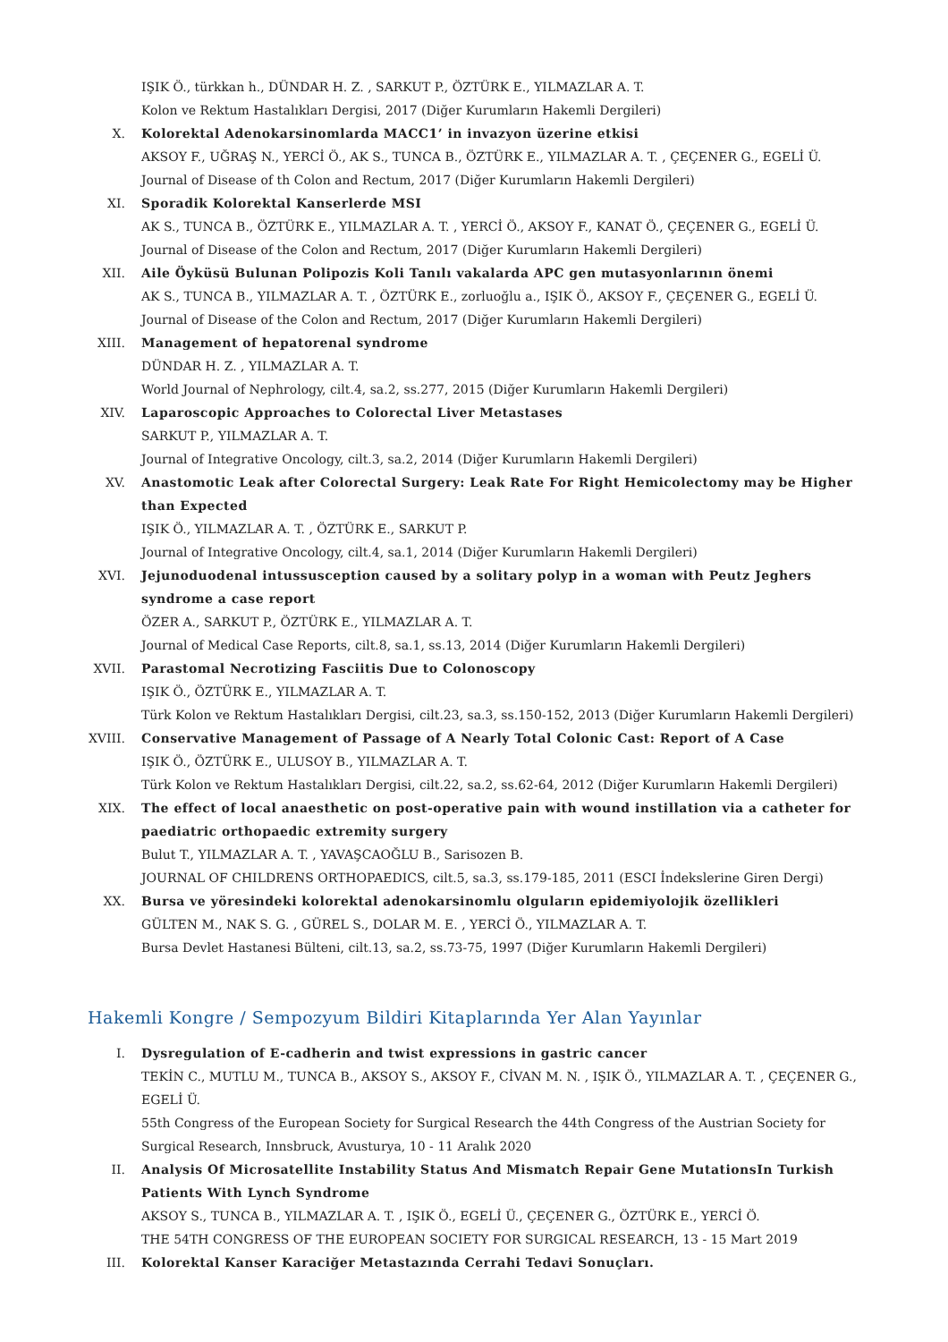IŞIK Ö., türkkan h., DÜNDAR H. Z. , SARKUT P., ÖZTÜRK E., YILMAZLAR A. T.
Kolon ve Rektum Hastalıkları Dergisi, 2017 (Diğer Kurumların Hakemli Dergileri)
X. Kolorektal Adenokarsinomlarda MACC1’ in invazyon üzerine etkisi
AKSOY F., UĞRAŞ N., YERCİ Ö., AK S., TUNCA B., ÖZTÜRK E., YILMAZLAR A. T. , ÇEÇENER G., EGELİ Ü.
Journal of Disease of th Colon and Rectum, 2017 (Diğer Kurumların Hakemli Dergileri)
XI. Sporadik Kolorektal Kanserlerde MSI
AK S., TUNCA B., ÖZTÜRK E., YILMAZLAR A. T. , YERCİ Ö., AKSOY F., KANAT Ö., ÇEÇENER G., EGELİ Ü.
Journal of Disease of the Colon and Rectum, 2017 (Diğer Kurumların Hakemli Dergileri)
XII. Aile Öyküsü Bulunan Polipozis Koli Tanılı vakalarda APC gen mutasyonlarının önemi
AK S., TUNCA B., YILMAZLAR A. T. , ÖZTÜRK E., zorluoğlu a., IŞIK Ö., AKSOY F., ÇEÇENER G., EGELİ Ü.
Journal of Disease of the Colon and Rectum, 2017 (Diğer Kurumların Hakemli Dergileri)
XIII. Management of hepatorenal syndrome
DÜNDAR H. Z. , YILMAZLAR A. T.
World Journal of Nephrology, cilt.4, sa.2, ss.277, 2015 (Diğer Kurumların Hakemli Dergileri)
XIV. Laparoscopic Approaches to Colorectal Liver Metastases
SARKUT P., YILMAZLAR A. T.
Journal of Integrative Oncology, cilt.3, sa.2, 2014 (Diğer Kurumların Hakemli Dergileri)
XV. Anastomotic Leak after Colorectal Surgery: Leak Rate For Right Hemicolectomy may be Higher than Expected
IŞIK Ö., YILMAZLAR A. T. , ÖZTÜRK E., SARKUT P.
Journal of Integrative Oncology, cilt.4, sa.1, 2014 (Diğer Kurumların Hakemli Dergileri)
XVI. Jejunoduodenal intussusception caused by a solitary polyp in a woman with Peutz Jeghers syndrome a case report
ÖZER A., SARKUT P., ÖZTÜRK E., YILMAZLAR A. T.
Journal of Medical Case Reports, cilt.8, sa.1, ss.13, 2014 (Diğer Kurumların Hakemli Dergileri)
XVII. Parastomal Necrotizing Fasciitis Due to Colonoscopy
IŞIK Ö., ÖZTÜRK E., YILMAZLAR A. T.
Türk Kolon ve Rektum Hastalıkları Dergisi, cilt.23, sa.3, ss.150-152, 2013 (Diğer Kurumların Hakemli Dergileri)
XVIII. Conservative Management of Passage of A Nearly Total Colonic Cast: Report of A Case
IŞIK Ö., ÖZTÜRK E., ULUSOY B., YILMAZLAR A. T.
Türk Kolon ve Rektum Hastalıkları Dergisi, cilt.22, sa.2, ss.62-64, 2012 (Diğer Kurumların Hakemli Dergileri)
XIX. The effect of local anaesthetic on post-operative pain with wound instillation via a catheter for paediatric orthopaedic extremity surgery
Bulut T., YILMAZLAR A. T. , YAVAŞCAOĞLU B., Sarisozen B.
JOURNAL OF CHILDRENS ORTHOPAEDICS, cilt.5, sa.3, ss.179-185, 2011 (ESCI İndekslerine Giren Dergi)
XX. Bursa ve yöresindeki kolorektal adenokarsinomlu olguların epidemiyolojik özellikleri
GÜLTEN M., NAK S. G. , GÜREL S., DOLAR M. E. , YERCİ Ö., YILMAZLAR A. T.
Bursa Devlet Hastanesi Bülteni, cilt.13, sa.2, ss.73-75, 1997 (Diğer Kurumların Hakemli Dergileri)
Hakemli Kongre / Sempozyum Bildiri Kitaplarında Yer Alan Yayınlar
I. Dysregulation of E-cadherin and twist expressions in gastric cancer
TEKİN C., MUTLU M., TUNCA B., AKSOY S., AKSOY F., CİVAN M. N. , IŞIK Ö., YILMAZLAR A. T. , ÇEÇENER G., EGELİ Ü.
55th Congress of the European Society for Surgical Research the 44th Congress of the Austrian Society for Surgical Research, Innsbruck, Avusturya, 10 - 11 Aralık 2020
II. Analysis Of Microsatellite Instability Status And Mismatch Repair Gene MutationsIn Turkish Patients With Lynch Syndrome
AKSOY S., TUNCA B., YILMAZLAR A. T. , IŞIK Ö., EGELİ Ü., ÇEÇENER G., ÖZTÜRK E., YERCİ Ö.
THE 54TH CONGRESS OF THE EUROPEAN SOCIETY FOR SURGICAL RESEARCH, 13 - 15 Mart 2019
III. Kolorektal Kanser Karaciğer Metastazında Cerrahi Tedavi Sonuçları.